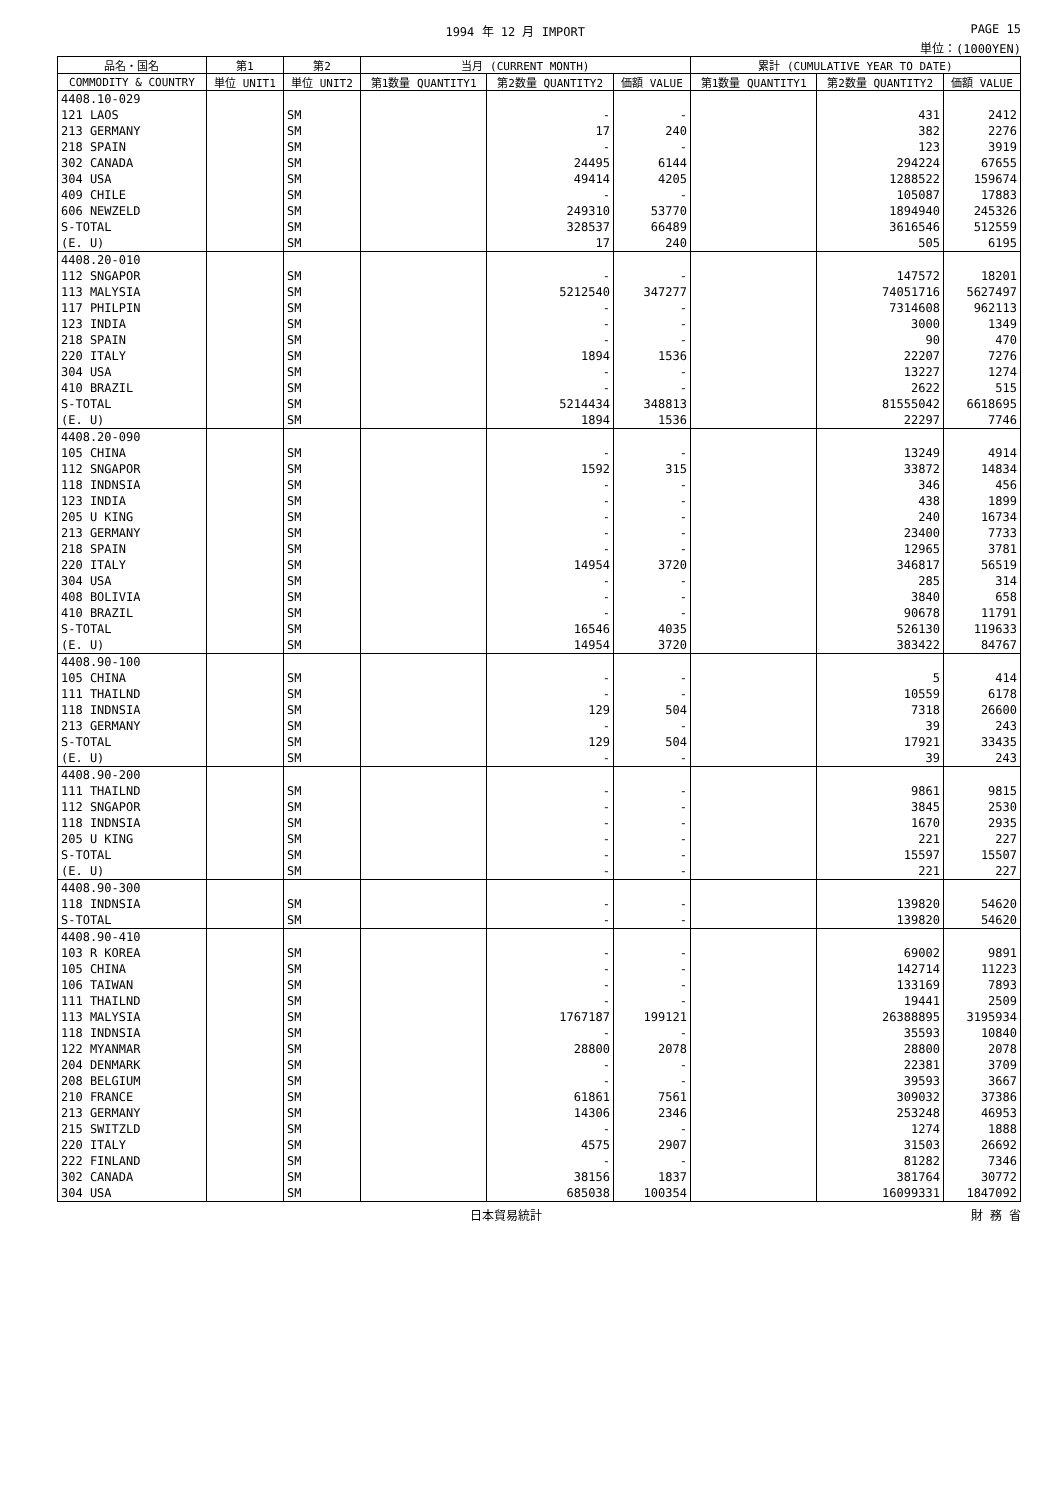1994 年 12 月 IMPORT PAGE 15
単位：(1000YEN)
| 品名・国名 | 第1 | 第2 | 当月 (CURRENT MONTH) | | | 累計 (CUMULATIVE YEAR TO DATE) | | |
| --- | --- | --- | --- | --- | --- | --- | --- | --- |
| COMMODITY & COUNTRY | 単位 UNIT1 | 単位 UNIT2 | 第1数量 QUANTITY1 | 第2数量 QUANTITY2 | 価額 VALUE | 第1数量 QUANTITY1 | 第2数量 QUANTITY2 | 価額 VALUE |
| 4408.10-029 | | | | | | | | |
| 121 LAOS | | SM | | - | - | | 431 | 2412 |
| 213 GERMANY | | SM | | 17 | 240 | | 382 | 2276 |
| 218 SPAIN | | SM | | - | - | | 123 | 3919 |
| 302 CANADA | | SM | | 24495 | 6144 | | 294224 | 67655 |
| 304 USA | | SM | | 49414 | 4205 | | 1288522 | 159674 |
| 409 CHILE | | SM | | - | - | | 105087 | 17883 |
| 606 NEWZELD | | SM | | 249310 | 53770 | | 1894940 | 245326 |
| S-TOTAL | | SM | | 328537 | 66489 | | 3616546 | 512559 |
| (E. U) | | SM | | 17 | 240 | | 505 | 6195 |
| 4408.20-010 | | | | | | | | |
| 112 SNGAPOR | | SM | | - | - | | 147572 | 18201 |
| 113 MALYSIA | | SM | | 5212540 | 347277 | | 74051716 | 5627497 |
| 117 PHILPIN | | SM | | - | - | | 7314608 | 962113 |
| 123 INDIA | | SM | | - | - | | 3000 | 1349 |
| 218 SPAIN | | SM | | - | - | | 90 | 470 |
| 220 ITALY | | SM | | 1894 | 1536 | | 22207 | 7276 |
| 304 USA | | SM | | - | - | | 13227 | 1274 |
| 410 BRAZIL | | SM | | - | - | | 2622 | 515 |
| S-TOTAL | | SM | | 5214434 | 348813 | | 81555042 | 6618695 |
| (E. U) | | SM | | 1894 | 1536 | | 22297 | 7746 |
| 4408.20-090 | | | | | | | | |
| 105 CHINA | | SM | | - | - | | 13249 | 4914 |
| 112 SNGAPOR | | SM | | 1592 | 315 | | 33872 | 14834 |
| 118 INDNSIA | | SM | | - | - | | 346 | 456 |
| 123 INDIA | | SM | | - | - | | 438 | 1899 |
| 205 U KING | | SM | | - | - | | 240 | 16734 |
| 213 GERMANY | | SM | | - | - | | 23400 | 7733 |
| 218 SPAIN | | SM | | - | - | | 12965 | 3781 |
| 220 ITALY | | SM | | 14954 | 3720 | | 346817 | 56519 |
| 304 USA | | SM | | - | - | | 285 | 314 |
| 408 BOLIVIA | | SM | | - | - | | 3840 | 658 |
| 410 BRAZIL | | SM | | - | - | | 90678 | 11791 |
| S-TOTAL | | SM | | 16546 | 4035 | | 526130 | 119633 |
| (E. U) | | SM | | 14954 | 3720 | | 383422 | 84767 |
| 4408.90-100 | | | | | | | | |
| 105 CHINA | | SM | | - | - | | 5 | 414 |
| 111 THAILND | | SM | | - | - | | 10559 | 6178 |
| 118 INDNSIA | | SM | | 129 | 504 | | 7318 | 26600 |
| 213 GERMANY | | SM | | - | - | | 39 | 243 |
| S-TOTAL | | SM | | 129 | 504 | | 17921 | 33435 |
| (E. U) | | SM | | - | - | | 39 | 243 |
| 4408.90-200 | | | | | | | | |
| 111 THAILND | | SM | | - | - | | 9861 | 9815 |
| 112 SNGAPOR | | SM | | - | - | | 3845 | 2530 |
| 118 INDNSIA | | SM | | - | - | | 1670 | 2935 |
| 205 U KING | | SM | | - | - | | 221 | 227 |
| S-TOTAL | | SM | | - | - | | 15597 | 15507 |
| (E. U) | | SM | | - | - | | 221 | 227 |
| 4408.90-300 | | | | | | | | |
| 118 INDNSIA | | SM | | - | - | | 139820 | 54620 |
| S-TOTAL | | SM | | - | - | | 139820 | 54620 |
| 4408.90-410 | | | | | | | | |
| 103 R KOREA | | SM | | - | - | | 69002 | 9891 |
| 105 CHINA | | SM | | - | - | | 142714 | 11223 |
| 106 TAIWAN | | SM | | - | - | | 133169 | 7893 |
| 111 THAILND | | SM | | - | - | | 19441 | 2509 |
| 113 MALYSIA | | SM | | 1767187 | 199121 | | 26388895 | 3195934 |
| 118 INDNSIA | | SM | | - | - | | 35593 | 10840 |
| 122 MYANMAR | | SM | | 28800 | 2078 | | 28800 | 2078 |
| 204 DENMARK | | SM | | - | - | | 22381 | 3709 |
| 208 BELGIUM | | SM | | - | - | | 39593 | 3667 |
| 210 FRANCE | | SM | | 61861 | 7561 | | 309032 | 37386 |
| 213 GERMANY | | SM | | 14306 | 2346 | | 253248 | 46953 |
| 215 SWITZLD | | SM | | - | - | | 1274 | 1888 |
| 220 ITALY | | SM | | 4575 | 2907 | | 31503 | 26692 |
| 222 FINLAND | | SM | | - | - | | 81282 | 7346 |
| 302 CANADA | | SM | | 38156 | 1837 | | 381764 | 30772 |
| 304 USA | | SM | | 685038 | 100354 | | 16099331 | 1847092 |
日本貿易統計 財 務 省